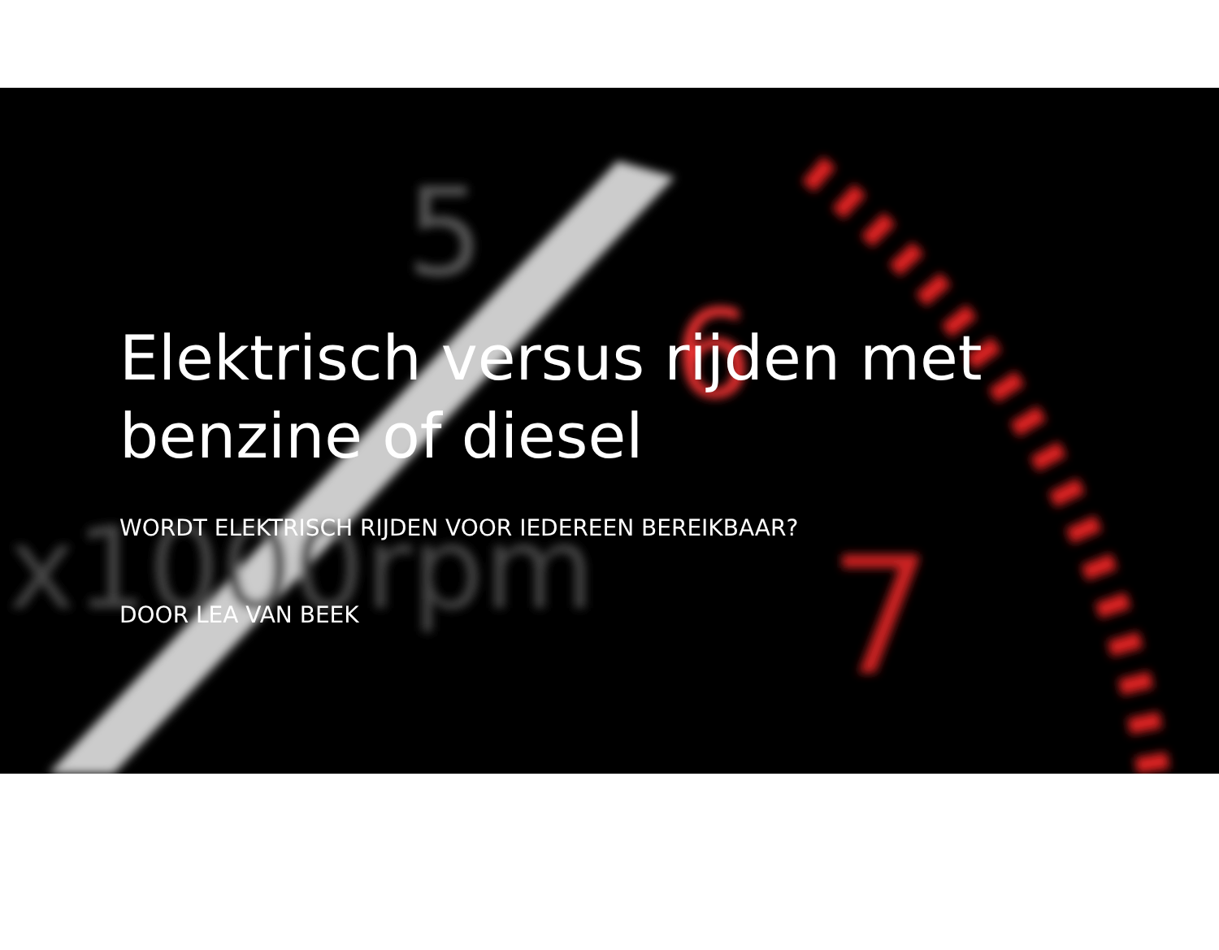5
6
7
x1000rpm
Elektrisch versus rijden met benzine of diesel
WORDT ELEKTRISCH RIJDEN VOOR IEDEREEN BEREIKBAAR?
DOOR LEA VAN BEEK